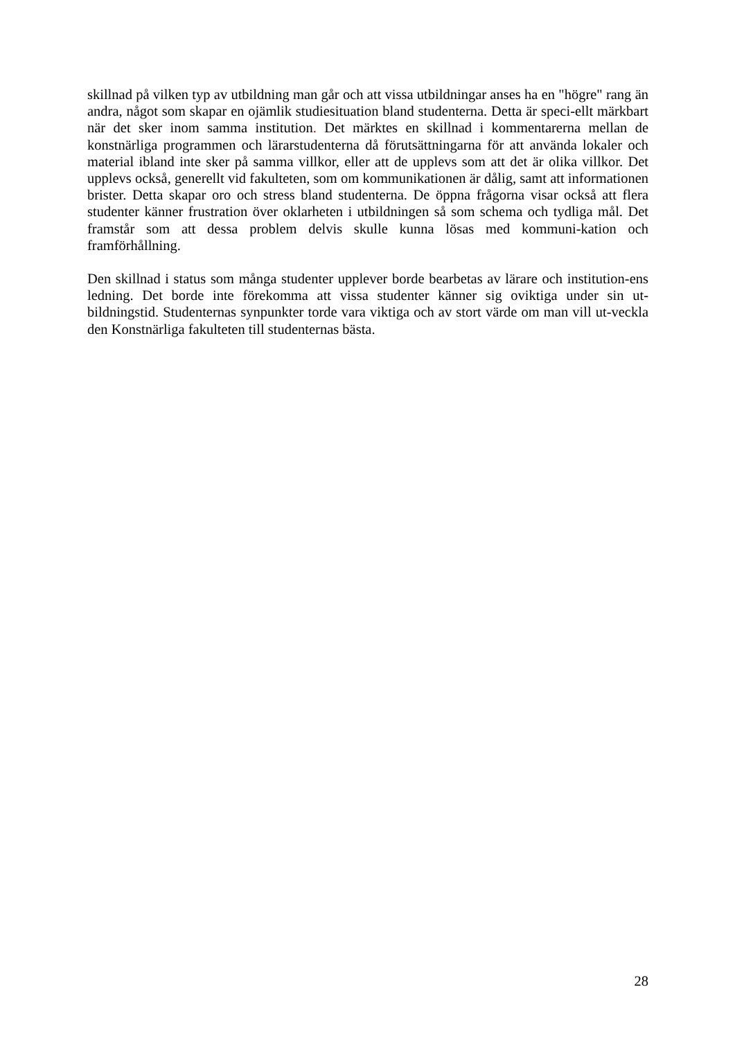skillnad på vilken typ av utbildning man går och att vissa utbildningar anses ha en "högre" rang än andra, något som skapar en ojämlik studiesituation bland studenterna. Detta är speci-ellt märkbart när det sker inom samma institution. Det märktes en skillnad i kommentarerna mellan de konstnärliga programmen och lärarstudenterna då förutsättningarna för att använda lokaler och material ibland inte sker på samma villkor, eller att de upplevs som att det är olika villkor. Det upplevs också, generellt vid fakulteten, som om kommunikationen är dålig, samt att informationen brister. Detta skapar oro och stress bland studenterna. De öppna frågorna visar också att flera studenter känner frustration över oklarheten i utbildningen så som schema och tydliga mål. Det framstår som att dessa problem delvis skulle kunna lösas med kommuni-kation och framförhållning.
Den skillnad i status som många studenter upplever borde bearbetas av lärare och institution-ens ledning. Det borde inte förekomma att vissa studenter känner sig oviktiga under sin ut-bildningstid. Studenternas synpunkter torde vara viktiga och av stort värde om man vill ut-veckla den Konstnärliga fakulteten till studenternas bästa.
28